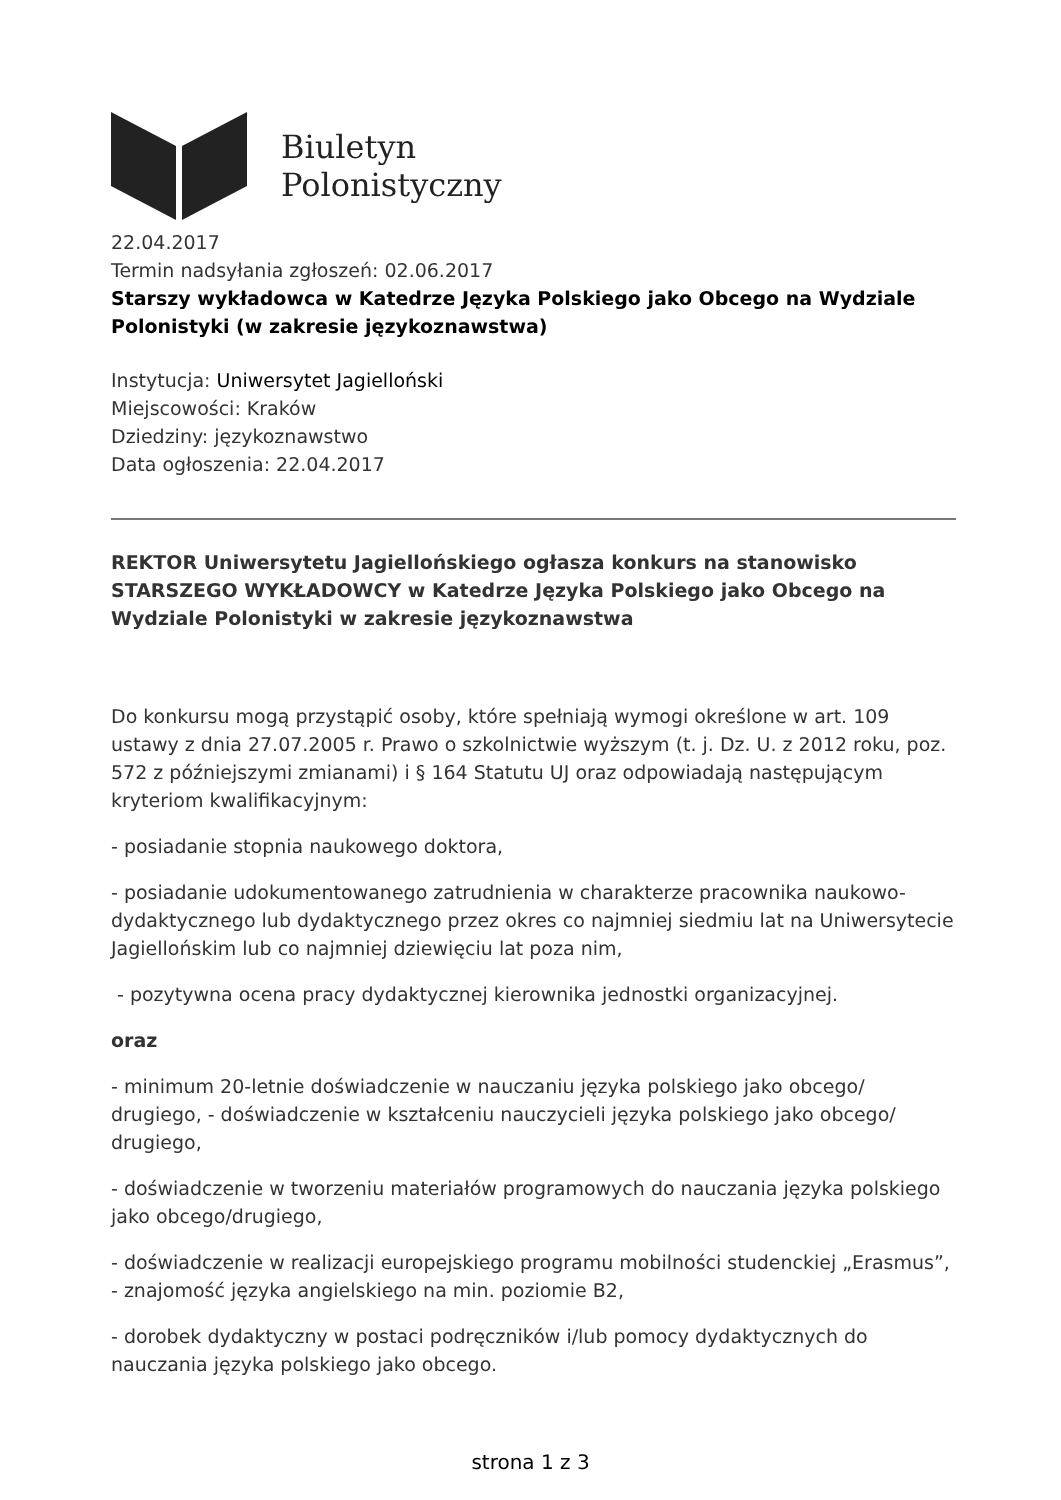Biuletyn
Polonistyczny
22.04.2017
Termin nadsyłania zgłoszeń: 02.06.2017
Starszy wykładowca w Katedrze Języka Polskiego jako Obcego na Wydziale Polonistyki (w zakresie językoznawstwa)
Instytucja: Uniwersytet Jagielloński
Miejscowości: Kraków
Dziedziny: językoznawstwo
Data ogłoszenia: 22.04.2017
REKTOR Uniwersytetu Jagiellońskiego ogłasza konkurs na stanowisko STARSZEGO WYKŁADOWCY w Katedrze Języka Polskiego jako Obcego na Wydziale Polonistyki w zakresie językoznawstwa
Do konkursu mogą przystąpić osoby, które spełniają wymogi określone w art. 109 ustawy z dnia 27.07.2005 r. Prawo o szkolnictwie wyższym (t. j. Dz. U. z 2012 roku, poz. 572 z późniejszymi zmianami) i § 164 Statutu UJ oraz odpowiadają następującym kryteriom kwalifikacyjnym:
- posiadanie stopnia naukowego doktora,
- posiadanie udokumentowanego zatrudnienia w charakterze pracownika naukowo-dydaktycznego lub dydaktycznego przez okres co najmniej siedmiu lat na Uniwersytecie Jagiellońskim lub co najmniej dziewięciu lat poza nim,
- pozytywna ocena pracy dydaktycznej kierownika jednostki organizacyjnej.
oraz
- minimum 20-letnie doświadczenie w nauczaniu języka polskiego jako obcego/ drugiego, - doświadczenie w kształceniu nauczycieli języka polskiego jako obcego/ drugiego,
- doświadczenie w tworzeniu materiałów programowych do nauczania języka polskiego jako obcego/drugiego,
- doświadczenie w realizacji europejskiego programu mobilności studenckiej „Erasmus”, - znajomość języka angielskiego na min. poziomie B2,
- dorobek dydaktyczny w postaci podręczników i/lub pomocy dydaktycznych do nauczania języka polskiego jako obcego.
strona 1 z 3